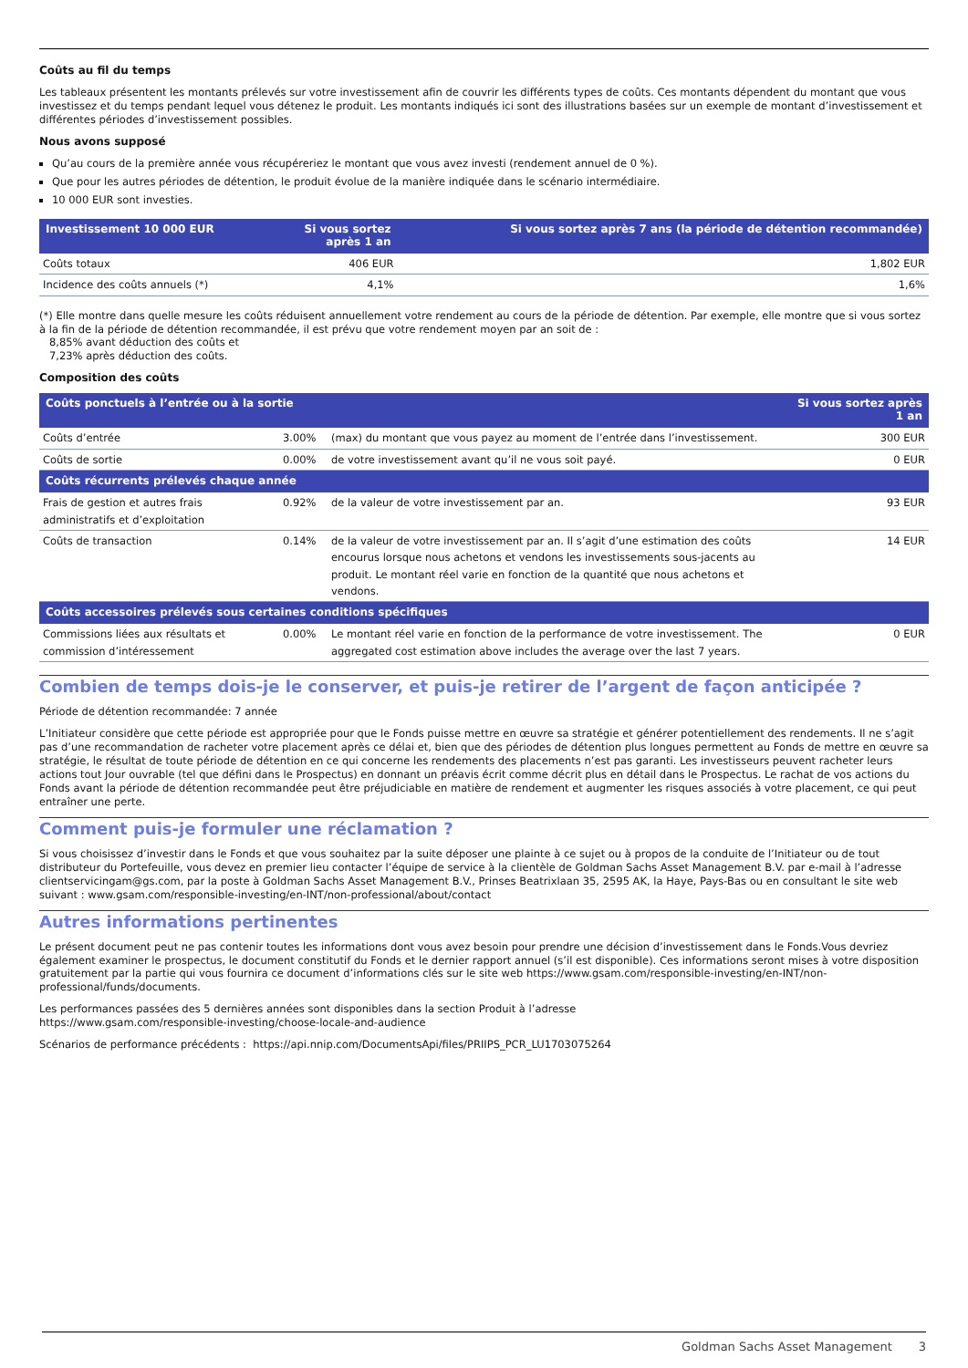Coûts au fil du temps
Les tableaux présentent les montants prélevés sur votre investissement afin de couvrir les différents types de coûts. Ces montants dépendent du montant que vous investissez et du temps pendant lequel vous détenez le produit. Les montants indiqués ici sont des illustrations basées sur un exemple de montant d’investissement et différentes périodes d’investissement possibles.
Nous avons supposé
Qu’au cours de la première année vous récupéreriez le montant que vous avez investi (rendement annuel de 0 %).
Que pour les autres périodes de détention, le produit évolue de la manière indiquée dans le scénario intermédiaire.
10 000 EUR sont investies.
| Investissement 10 000 EUR | Si vous sortez après 1 an | Si vous sortez après 7 ans (la période de détention recommandée) |
| --- | --- | --- |
| Coûts totaux | 406 EUR | 1,802 EUR |
| Incidence des coûts annuels (*) | 4,1% | 1,6% |
(*) Elle montre dans quelle mesure les coûts réduisent annuellement votre rendement au cours de la période de détention. Par exemple, elle montre que si vous sortez à la fin de la période de détention recommandée, il est prévu que votre rendement moyen par an soit de :
8,85% avant déduction des coûts et
7,23% après déduction des coûts.
Composition des coûts
| Coûts ponctuels à l’entrée ou à la sortie | | | Si vous sortez après 1 an |
| --- | --- | --- | --- |
| Coûts d’entrée | 3.00% | (max) du montant que vous payez au moment de l’entrée dans l’investissement. | 300 EUR |
| Coûts de sortie | 0.00% | de votre investissement avant qu’il ne vous soit payé. | 0 EUR |
| Coûts récurrents prélevés chaque année | | | |
| Frais de gestion et autres frais administratifs et d’exploitation | 0.92% | de la valeur de votre investissement par an. | 93 EUR |
| Coûts de transaction | 0.14% | de la valeur de votre investissement par an. Il s’agit d’une estimation des coûts encourus lorsque nous achetons et vendons les investissements sous-jacents au produit. Le montant réel varie en fonction de la quantité que nous achetons et vendons. | 14 EUR |
| Coûts accessoires prélevés sous certaines conditions spécifiques | | | |
| Commissions liées aux résultats et commission d’intéressement | 0.00% | Le montant réel varie en fonction de la performance de votre investissement. The aggregated cost estimation above includes the average over the last 7 years. | 0 EUR |
Combien de temps dois-je le conserver, et puis-je retirer de l’argent de façon anticipée ?
Période de détention recommandée: 7 année
L’Initiateur considère que cette période est appropriée pour que le Fonds puisse mettre en œuvre sa stratégie et générer potentiellement des rendements. Il ne s’agit pas d’une recommandation de racheter votre placement après ce délai et, bien que des périodes de détention plus longues permettent au Fonds de mettre en œuvre sa stratégie, le résultat de toute période de détention en ce qui concerne les rendements des placements n’est pas garanti. Les investisseurs peuvent racheter leurs actions tout Jour ouvrable (tel que défini dans le Prospectus) en donnant un préavis écrit comme décrit plus en détail dans le Prospectus. Le rachat de vos actions du Fonds avant la période de détention recommandée peut être préjudiciable en matière de rendement et augmenter les risques associés à votre placement, ce qui peut entraîner une perte.
Comment puis-je formuler une réclamation ?
Si vous choisissez d’investir dans le Fonds et que vous souhaitez par la suite déposer une plainte à ce sujet ou à propos de la conduite de l’Initiateur ou de tout distributeur du Portefeuille, vous devez en premier lieu contacter l’équipe de service à la clientèle de Goldman Sachs Asset Management B.V. par e-mail à l’adresse clientservicingam@gs.com, par la poste à Goldman Sachs Asset Management B.V., Prinses Beatrixlaan 35, 2595 AK, la Haye, Pays-Bas ou en consultant le site web suivant : www.gsam.com/responsible-investing/en-INT/non-professional/about/contact
Autres informations pertinentes
Le présent document peut ne pas contenir toutes les informations dont vous avez besoin pour prendre une décision d’investissement dans le Fonds.Vous devriez également examiner le prospectus, le document constitutif du Fonds et le dernier rapport annuel (s’il est disponible). Ces informations seront mises à votre disposition gratuitement par la partie qui vous fournira ce document d’informations clés sur le site web https://www.gsam.com/responsible-investing/en-INT/non-professional/funds/documents.
Les performances passées des 5 dernières années sont disponibles dans la section Produit à l’adresse
https://www.gsam.com/responsible-investing/choose-locale-and-audience
Scénarios de performance précédents : https://api.nnip.com/DocumentsApi/files/PRIIPS_PCR_LU1703075264
Goldman Sachs Asset Management 3